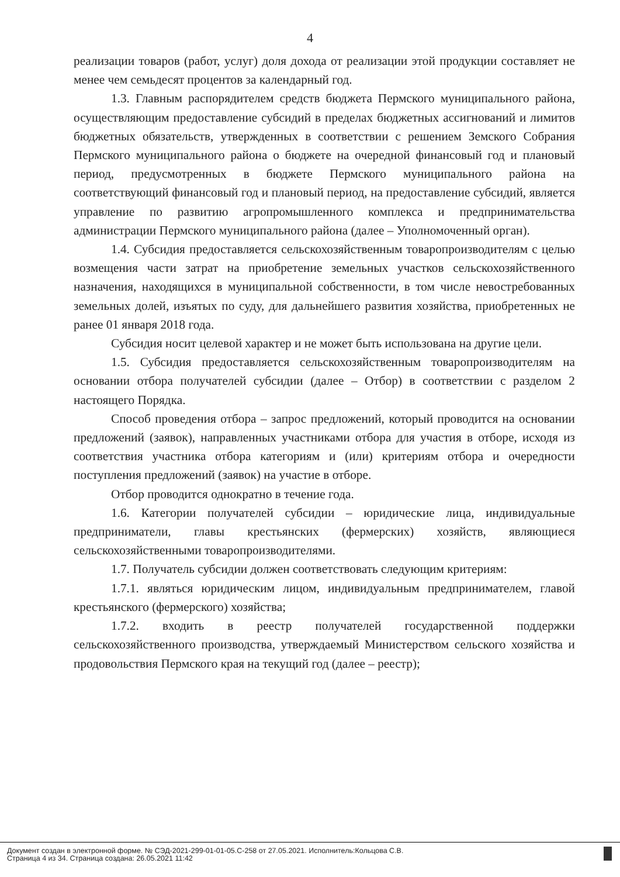4
реализации товаров (работ, услуг) доля дохода от реализации этой продукции составляет не менее чем семьдесят процентов за календарный год.
1.3. Главным распорядителем средств бюджета Пермского муниципального района, осуществляющим предоставление субсидий в пределах бюджетных ассигнований и лимитов бюджетных обязательств, утвержденных в соответствии с решением Земского Собрания Пермского муниципального района о бюджете на очередной финансовый год и плановый период, предусмотренных в бюджете Пермского муниципального района на соответствующий финансовый год и плановый период, на предоставление субсидий, является управление по развитию агропромышленного комплекса и предпринимательства администрации Пермского муниципального района (далее – Уполномоченный орган).
1.4. Субсидия предоставляется сельскохозяйственным товаропроизводителям с целью возмещения части затрат на приобретение земельных участков сельскохозяйственного назначения, находящихся в муниципальной собственности, в том числе невостребованных земельных долей, изъятых по суду, для дальнейшего развития хозяйства, приобретенных не ранее 01 января 2018 года.
Субсидия носит целевой характер и не может быть использована на другие цели.
1.5. Субсидия предоставляется сельскохозяйственным товаропроизводителям на основании отбора получателей субсидии (далее – Отбор) в соответствии с разделом 2 настоящего Порядка.
Способ проведения отбора – запрос предложений, который проводится на основании предложений (заявок), направленных участниками отбора для участия в отборе, исходя из соответствия участника отбора категориям и (или) критериям отбора и очередности поступления предложений (заявок) на участие в отборе.
Отбор проводится однократно в течение года.
1.6. Категории получателей субсидии – юридические лица, индивидуальные предприниматели, главы крестьянских (фермерских) хозяйств, являющиеся сельскохозяйственными товаропроизводителями.
1.7. Получатель субсидии должен соответствовать следующим критериям:
1.7.1. являться юридическим лицом, индивидуальным предпринимателем, главой крестьянского (фермерского) хозяйства;
1.7.2. входить в реестр получателей государственной поддержки сельскохозяйственного производства, утверждаемый Министерством сельского хозяйства и продовольствия Пермского края на текущий год (далее – реестр);
Документ создан в электронной форме. № СЭД-2021-299-01-01-05.С-258 от 27.05.2021. Исполнитель:Кольцова С.В.
Страница 4 из 34. Страница создана: 26.05.2021 11:42